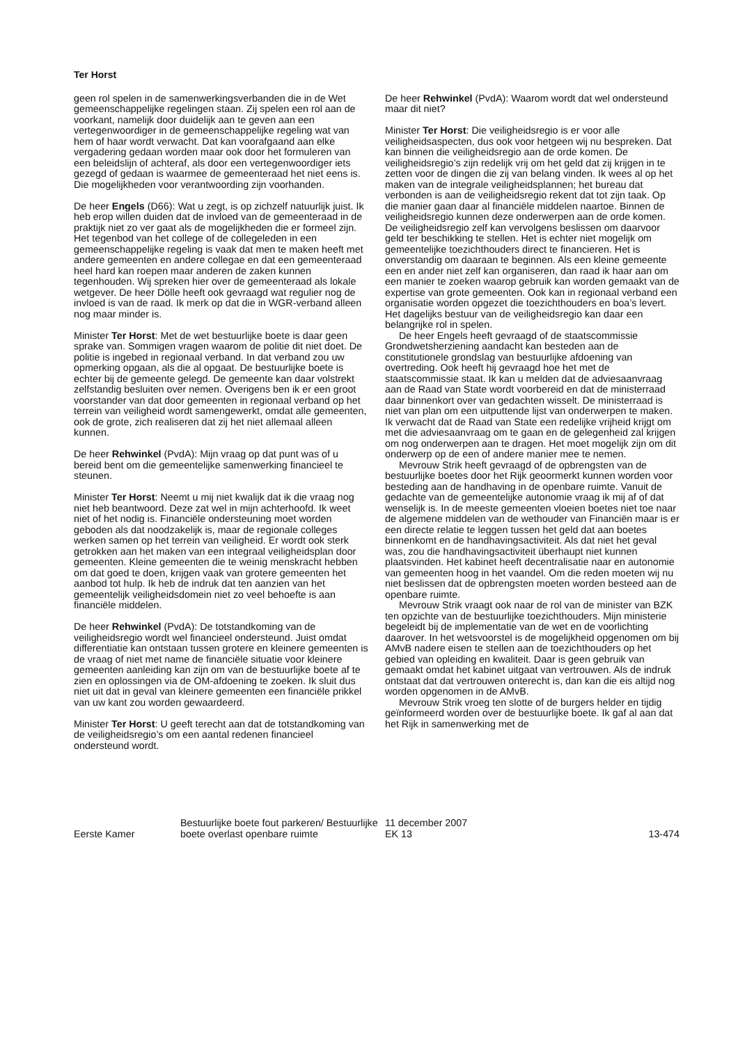Ter Horst
geen rol spelen in de samenwerkingsverbanden die in de Wet gemeenschappelijke regelingen staan. Zij spelen een rol aan de voorkant, namelijk door duidelijk aan te geven aan een vertegenwoordiger in de gemeenschappelijke regeling wat van hem of haar wordt verwacht. Dat kan voorafgaand aan elke vergadering gedaan worden maar ook door het formuleren van een beleidslijn of achteraf, als door een vertegenwoordiger iets gezegd of gedaan is waarmee de gemeenteraad het niet eens is. Die mogelijkheden voor verantwoording zijn voorhanden.
De heer Engels (D66): Wat u zegt, is op zichzelf natuurlijk juist. Ik heb erop willen duiden dat de invloed van de gemeenteraad in de praktijk niet zo ver gaat als de mogelijkheden die er formeel zijn. Het tegenbod van het college of de collegeleden in een gemeenschappelijke regeling is vaak dat men te maken heeft met andere gemeenten en andere collegae en dat een gemeenteraad heel hard kan roepen maar anderen de zaken kunnen tegenhouden. Wij spreken hier over de gemeenteraad als lokale wetgever. De heer Dölle heeft ook gevraagd wat regulier nog de invloed is van de raad. Ik merk op dat die in WGR-verband alleen nog maar minder is.
Minister Ter Horst: Met de wet bestuurlijke boete is daar geen sprake van. Sommigen vragen waarom de politie dit niet doet. De politie is ingebed in regionaal verband. In dat verband zou uw opmerking opgaan, als die al opgaat. De bestuurlijke boete is echter bij de gemeente gelegd. De gemeente kan daar volstrekt zelfstandig besluiten over nemen. Overigens ben ik er een groot voorstander van dat door gemeenten in regionaal verband op het terrein van veiligheid wordt samengewerkt, omdat alle gemeenten, ook de grote, zich realiseren dat zij het niet allemaal alleen kunnen.
De heer Rehwinkel (PvdA): Mijn vraag op dat punt was of u bereid bent om die gemeentelijke samenwerking financieel te steunen.
Minister Ter Horst: Neemt u mij niet kwalijk dat ik die vraag nog niet heb beantwoord. Deze zat wel in mijn achterhoofd. Ik weet niet of het nodig is. Financiële ondersteuning moet worden geboden als dat noodzakelijk is, maar de regionale colleges werken samen op het terrein van veiligheid. Er wordt ook sterk getrokken aan het maken van een integraal veiligheidsplan door gemeenten. Kleine gemeenten die te weinig menskracht hebben om dat goed te doen, krijgen vaak van grotere gemeenten het aanbod tot hulp. Ik heb de indruk dat ten aanzien van het gemeentelijk veiligheidsdomein niet zo veel behoefte is aan financiële middelen.
De heer Rehwinkel (PvdA): De totstandkoming van de veiligheidsregio wordt wel financieel ondersteund. Juist omdat differentiatie kan ontstaan tussen grotere en kleinere gemeenten is de vraag of niet met name de financiële situatie voor kleinere gemeenten aanleiding kan zijn om van de bestuurlijke boete af te zien en oplossingen via de OM-afdoening te zoeken. Ik sluit dus niet uit dat in geval van kleinere gemeenten een financiële prikkel van uw kant zou worden gewaardeerd.
Minister Ter Horst: U geeft terecht aan dat de totstandkoming van de veiligheidsregio’s om een aantal redenen financieel ondersteund wordt.
De heer Rehwinkel (PvdA): Waarom wordt dat wel ondersteund maar dit niet?
Minister Ter Horst: Die veiligheidsregio is er voor alle veiligheidsaspecten, dus ook voor hetgeen wij nu bespreken. Dat kan binnen die veiligheidsregio aan de orde komen. De veiligheidsregio’s zijn redelijk vrij om het geld dat zij krijgen in te zetten voor de dingen die zij van belang vinden. Ik wees al op het maken van de integrale veiligheidsplannen; het bureau dat verbonden is aan de veiligheidsregio rekent dat tot zijn taak. Op die manier gaan daar al financiële middelen naartoe. Binnen de veiligheidsregio kunnen deze onderwerpen aan de orde komen. De veiligheidsregio zelf kan vervolgens beslissen om daarvoor geld ter beschikking te stellen. Het is echter niet mogelijk om gemeentelijke toezichthouders direct te financieren. Het is onverstandig om daaraan te beginnen. Als een kleine gemeente een en ander niet zelf kan organiseren, dan raad ik haar aan om een manier te zoeken waarop gebruik kan worden gemaakt van de expertise van grote gemeenten. Ook kan in regionaal verband een organisatie worden opgezet die toezichthouders en boa’s levert. Het dagelijks bestuur van de veiligheidsregio kan daar een belangrijke rol in spelen.
De heer Engels heeft gevraagd of de staatscommissie Grondwetsherziening aandacht kan besteden aan de constitutionele grondslag van bestuurlijke afdoening van overtreding. Ook heeft hij gevraagd hoe het met de staatscommissie staat. Ik kan u melden dat de adviesaanvraag aan de Raad van State wordt voorbereid en dat de ministerraad daar binnenkort over van gedachten wisselt. De ministerraad is niet van plan om een uitputtende lijst van onderwerpen te maken. Ik verwacht dat de Raad van State een redelijke vrijheid krijgt om met die adviesaanvraag om te gaan en de gelegenheid zal krijgen om nog onderwerpen aan te dragen. Het moet mogelijk zijn om dit onderwerp op de een of andere manier mee te nemen.
Mevrouw Strik heeft gevraagd of de opbrengsten van de bestuurlijke boetes door het Rijk geoormerkt kunnen worden voor besteding aan de handhaving in de openbare ruimte. Vanuit de gedachte van de gemeentelijke autonomie vraag ik mij af of dat wenselijk is. In de meeste gemeenten vloeien boetes niet toe naar de algemene middelen van de wethouder van Financiën maar is er een directe relatie te leggen tussen het geld dat aan boetes binnenkomt en de handhavingsactiviteit. Als dat niet het geval was, zou die handhavingsactiviteit überhaupt niet kunnen plaatsvinden. Het kabinet heeft decentralisatie naar en autonomie van gemeenten hoog in het vaandel. Om die reden moeten wij nu niet beslissen dat de opbrengsten moeten worden besteed aan de openbare ruimte.
Mevrouw Strik vraagt ook naar de rol van de minister van BZK ten opzichte van de bestuurlijke toezichthouders. Mijn ministerie begeleidt bij de implementatie van de wet en de voorlichting daarover. In het wetsvoorstel is de mogelijkheid opgenomen om bij AMvB nadere eisen te stellen aan de toezichthouders op het gebied van opleiding en kwaliteit. Daar is geen gebruik van gemaakt omdat het kabinet uitgaat van vertrouwen. Als de indruk ontstaat dat dat vertrouwen onterecht is, dan kan die eis altijd nog worden opgenomen in de AMvB.
Mevrouw Strik vroeg ten slotte of de burgers helder en tijdig geïnformeerd worden over de bestuurlijke boete. Ik gaf al aan dat het Rijk in samenwerking met de
Eerste Kamer
Bestuurlijke boete fout parkeren/ Bestuurlijke boete overlast openbare ruimte
11 december 2007
EK 13
13-474